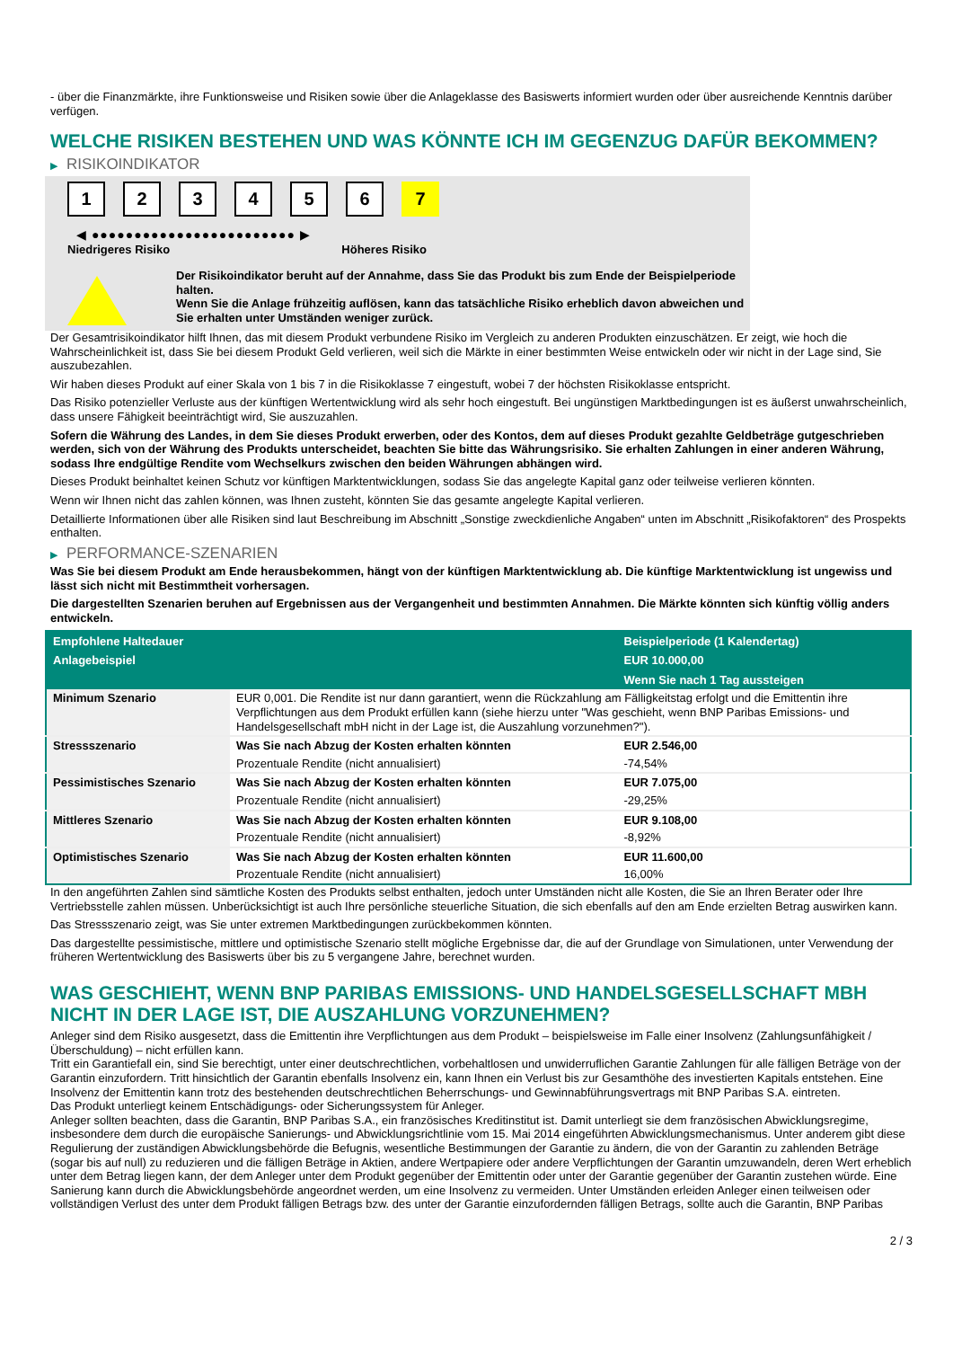- über die Finanzmärkte, ihre Funktionsweise und Risiken sowie über die Anlageklasse des Basiswerts informiert wurden oder über ausreichende Kenntnis darüber verfügen.
WELCHE RISIKEN BESTEHEN UND WAS KÖNNTE ICH IM GEGENZUG DAFÜR BEKOMMEN?
▶ RISIKOINDIKATOR
1 2 3 4 5 6 7
◀ ●●●●●●●●●●●●●●●●●●●●●●●● ▶
Niedrigeres Risiko Höheres Risiko
Der Risikoindikator beruht auf der Annahme, dass Sie das Produkt bis zum Ende der Beispielperiode halten.
Wenn Sie die Anlage frühzeitig auflösen, kann das tatsächliche Risiko erheblich davon abweichen und Sie erhalten unter Umständen weniger zurück.
Der Gesamtrisikoindikator hilft Ihnen, das mit diesem Produkt verbundene Risiko im Vergleich zu anderen Produkten einzuschätzen. Er zeigt, wie hoch die Wahrscheinlichkeit ist, dass Sie bei diesem Produkt Geld verlieren, weil sich die Märkte in einer bestimmten Weise entwickeln oder wir nicht in der Lage sind, Sie auszubezahlen.
Wir haben dieses Produkt auf einer Skala von 1 bis 7 in die Risikoklasse 7 eingestuft, wobei 7 der höchsten Risikoklasse entspricht.
Das Risiko potenzieller Verluste aus der künftigen Wertentwicklung wird als sehr hoch eingestuft. Bei ungünstigen Marktbedingungen ist es äußerst unwahrscheinlich, dass unsere Fähigkeit beeinträchtigt wird, Sie auszuzahlen.
Sofern die Währung des Landes, in dem Sie dieses Produkt erwerben, oder des Kontos, dem auf dieses Produkt gezahlte Geldbeträge gutgeschrieben werden, sich von der Währung des Produkts unterscheidet, beachten Sie bitte das Währungsrisiko. Sie erhalten Zahlungen in einer anderen Währung, sodass Ihre endgültige Rendite vom Wechselkurs zwischen den beiden Währungen abhängen wird.
Dieses Produkt beinhaltet keinen Schutz vor künftigen Marktentwicklungen, sodass Sie das angelegte Kapital ganz oder teilweise verlieren könnten.
Wenn wir Ihnen nicht das zahlen können, was Ihnen zusteht, könnten Sie das gesamte angelegte Kapital verlieren.
Detaillierte Informationen über alle Risiken sind laut Beschreibung im Abschnitt „Sonstige zweckdienliche Angaben“ unten im Abschnitt „Risikofaktoren“ des Prospekts enthalten.
▶ PERFORMANCE-SZENARIEN
Was Sie bei diesem Produkt am Ende herausbekommen, hängt von der künftigen Marktentwicklung ab. Die künftige Marktentwicklung ist ungewiss und lässt sich nicht mit Bestimmtheit vorhersagen.
Die dargestellten Szenarien beruhen auf Ergebnissen aus der Vergangenheit und bestimmten Annahmen. Die Märkte könnten sich künftig völlig anders entwickeln.
| Empfohlene Haltedauer | | Beispielperiode (1 Kalendertag) |
| --- | --- | --- |
| Anlagebeispiel | | EUR 10.000,00 |
| | | Wenn Sie nach 1 Tag aussteigen |
| Minimum Szenario | EUR 0,001. Die Rendite ist nur dann garantiert, wenn die Rückzahlung am Fälligkeitstag erfolgt und die Emittentin ihre Verpflichtungen aus dem Produkt erfüllen kann (siehe hierzu unter "Was geschieht, wenn BNP Paribas Emissions- und Handelsgesellschaft mbH nicht in der Lage ist, die Auszahlung vorzunehmen?"). | |
| Stressszenario | Was Sie nach Abzug der Kosten erhalten könnten | EUR 2.546,00 |
| | Prozentuale Rendite (nicht annualisiert) | -74,54% |
| Pessimistisches Szenario | Was Sie nach Abzug der Kosten erhalten könnten | EUR 7.075,00 |
| | Prozentuale Rendite (nicht annualisiert) | -29,25% |
| Mittleres Szenario | Was Sie nach Abzug der Kosten erhalten könnten | EUR 9.108,00 |
| | Prozentuale Rendite (nicht annualisiert) | -8,92% |
| Optimistisches Szenario | Was Sie nach Abzug der Kosten erhalten könnten | EUR 11.600,00 |
| | Prozentuale Rendite (nicht annualisiert) | 16,00% |
In den angeführten Zahlen sind sämtliche Kosten des Produkts selbst enthalten, jedoch unter Umständen nicht alle Kosten, die Sie an Ihren Berater oder Ihre Vertriebsstelle zahlen müssen. Unberücksichtigt ist auch Ihre persönliche steuerliche Situation, die sich ebenfalls auf den am Ende erzielten Betrag auswirken kann.
Das Stressszenario zeigt, was Sie unter extremen Marktbedingungen zurückbekommen könnten.
Das dargestellte pessimistische, mittlere und optimistische Szenario stellt mögliche Ergebnisse dar, die auf der Grundlage von Simulationen, unter Verwendung der früheren Wertentwicklung des Basiswerts über bis zu 5 vergangene Jahre, berechnet wurden.
WAS GESCHIEHT, WENN BNP PARIBAS EMISSIONS- UND HANDELSGESELLSCHAFT MBH NICHT IN DER LAGE IST, DIE AUSZAHLUNG VORZUNEHMEN?
Anleger sind dem Risiko ausgesetzt, dass die Emittentin ihre Verpflichtungen aus dem Produkt – beispielsweise im Falle einer Insolvenz (Zahlungsunfähigkeit / Überschuldung) – nicht erfüllen kann.
Tritt ein Garantiefall ein, sind Sie berechtigt, unter einer deutschrechtlichen, vorbehaltlosen und unwiderruflichen Garantie Zahlungen für alle fälligen Beträge von der Garantin einzufordern. Tritt hinsichtlich der Garantin ebenfalls Insolvenz ein, kann Ihnen ein Verlust bis zur Gesamthöhe des investierten Kapitals entstehen. Eine Insolvenz der Emittentin kann trotz des bestehenden deutschrechtlichen Beherrschungs- und Gewinnabführungsvertrags mit BNP Paribas S.A. eintreten.
Das Produkt unterliegt keinem Entschädigungs- oder Sicherungssystem für Anleger.
Anleger sollten beachten, dass die Garantin, BNP Paribas S.A., ein französisches Kreditinstitut ist. Damit unterliegt sie dem französischen Abwicklungsregime, insbesondere dem durch die europäische Sanierungs- und Abwicklungsrichtlinie vom 15. Mai 2014 eingeführten Abwicklungsmechanismus. Unter anderem gibt diese Regulierung der zuständigen Abwicklungsbehörde die Befugnis, wesentliche Bestimmungen der Garantie zu ändern, die von der Garantin zu zahlenden Beträge (sogar bis auf null) zu reduzieren und die fälligen Beträge in Aktien, andere Wertpapiere oder andere Verpflichtungen der Garantin umzuwandeln, deren Wert erheblich unter dem Betrag liegen kann, der dem Anleger unter dem Produkt gegenüber der Emittentin oder unter der Garantie gegenüber der Garantin zustehen würde. Eine Sanierung kann durch die Abwicklungsbehörde angeordnet werden, um eine Insolvenz zu vermeiden. Unter Umständen erleiden Anleger einen teilweisen oder vollständigen Verlust des unter dem Produkt fälligen Betrags bzw. des unter der Garantie einzufordernden fälligen Betrags, sollte auch die Garantin, BNP Paribas
2 / 3